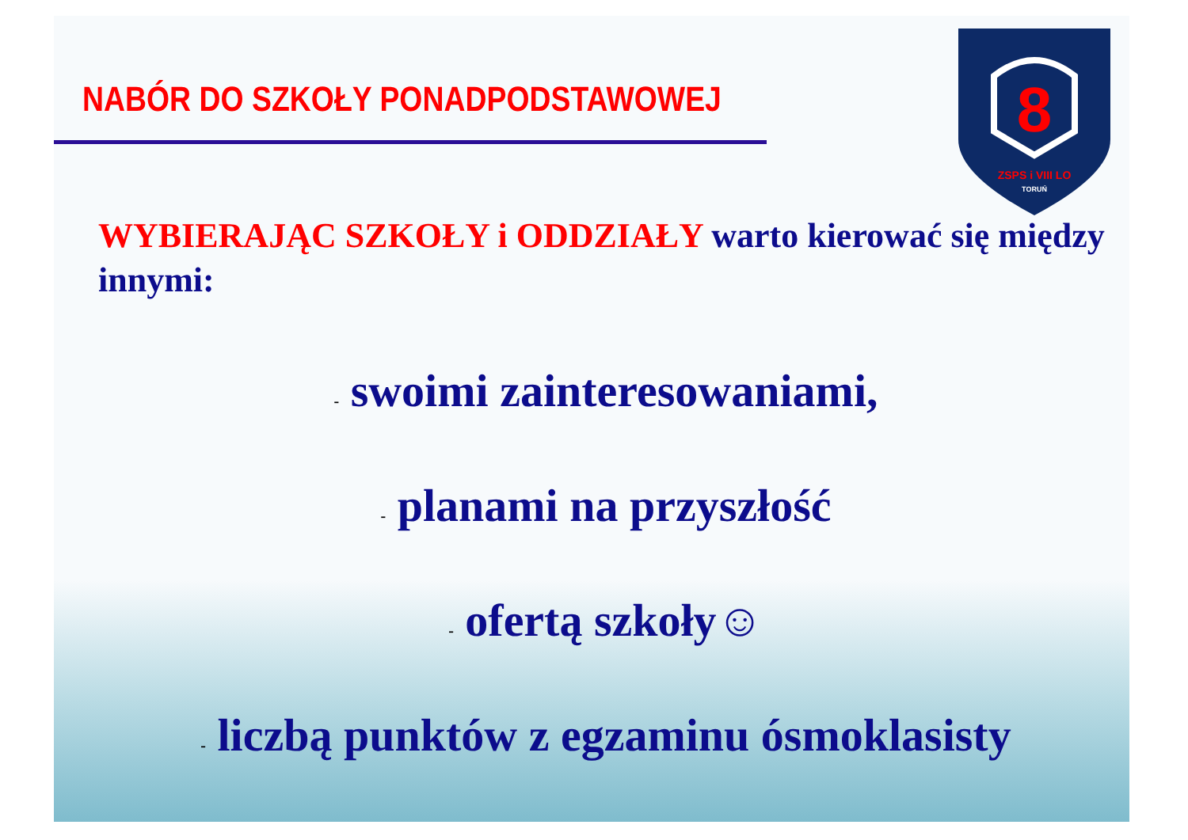8
ZSPS i VIII LO
TORUŃ
NABÓR DO SZKOŁY PONADPODSTAWOWEJ
WYBIERAJĄC SZKOŁY i ODDZIAŁY warto kierować się między innymi:
- swoimi zainteresowaniami,
- planami na przyszłość
- ofertą szkoły☺
- liczbą punktów z egzaminu ósmoklasisty